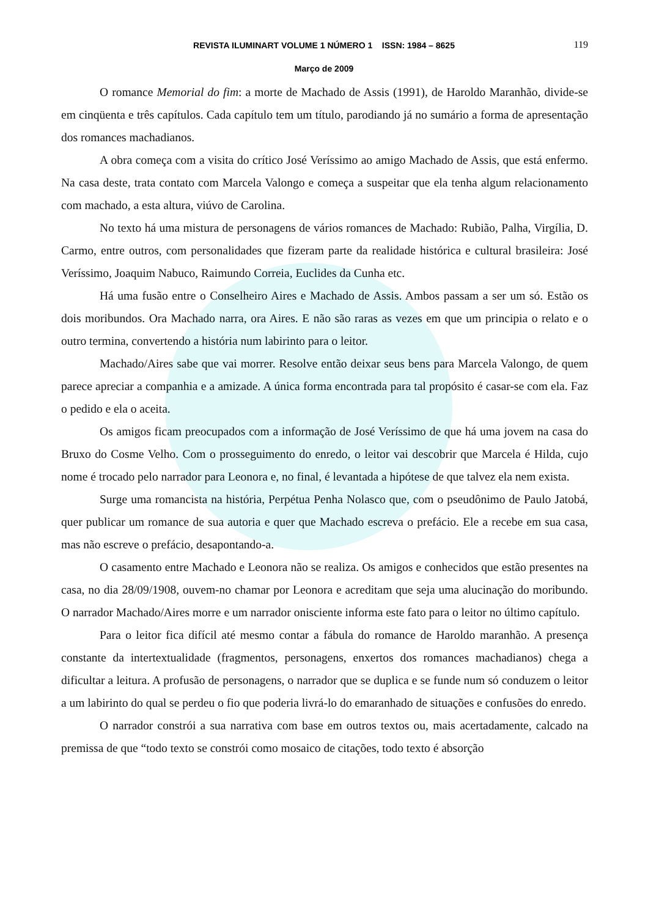REVISTA ILUMINART VOLUME 1 NÚMERO 1 ISSN: 1984 – 8625 119
Março de 2009
O romance Memorial do fim: a morte de Machado de Assis (1991), de Haroldo Maranhão, divide-se em cinqüenta e três capítulos. Cada capítulo tem um título, parodiando já no sumário a forma de apresentação dos romances machadianos.
A obra começa com a visita do crítico José Veríssimo ao amigo Machado de Assis, que está enfermo. Na casa deste, trata contato com Marcela Valongo e começa a suspeitar que ela tenha algum relacionamento com machado, a esta altura, viúvo de Carolina.
No texto há uma mistura de personagens de vários romances de Machado: Rubião, Palha, Virgília, D. Carmo, entre outros, com personalidades que fizeram parte da realidade histórica e cultural brasileira: José Veríssimo, Joaquim Nabuco, Raimundo Correia, Euclides da Cunha etc.
Há uma fusão entre o Conselheiro Aires e Machado de Assis. Ambos passam a ser um só. Estão os dois moribundos. Ora Machado narra, ora Aires. E não são raras as vezes em que um principia o relato e o outro termina, convertendo a história num labirinto para o leitor.
Machado/Aires sabe que vai morrer. Resolve então deixar seus bens para Marcela Valongo, de quem parece apreciar a companhia e a amizade. A única forma encontrada para tal propósito é casar-se com ela. Faz o pedido e ela o aceita.
Os amigos ficam preocupados com a informação de José Veríssimo de que há uma jovem na casa do Bruxo do Cosme Velho. Com o prosseguimento do enredo, o leitor vai descobrir que Marcela é Hilda, cujo nome é trocado pelo narrador para Leonora e, no final, é levantada a hipótese de que talvez ela nem exista.
Surge uma romancista na história, Perpétua Penha Nolasco que, com o pseudônimo de Paulo Jatobá, quer publicar um romance de sua autoria e quer que Machado escreva o prefácio. Ele a recebe em sua casa, mas não escreve o prefácio, desapontando-a.
O casamento entre Machado e Leonora não se realiza. Os amigos e conhecidos que estão presentes na casa, no dia 28/09/1908, ouvem-no chamar por Leonora e acreditam que seja uma alucinação do moribundo. O narrador Machado/Aires morre e um narrador onisciente informa este fato para o leitor no último capítulo.
Para o leitor fica difícil até mesmo contar a fábula do romance de Haroldo maranhão. A presença constante da intertextualidade (fragmentos, personagens, enxertos dos romances machadianos) chega a dificultar a leitura. A profusão de personagens, o narrador que se duplica e se funde num só conduzem o leitor a um labirinto do qual se perdeu o fio que poderia livrá-lo do emaranhado de situações e confusões do enredo.
O narrador constrói a sua narrativa com base em outros textos ou, mais acertadamente, calcado na premissa de que “todo texto se constrói como mosaico de citações, todo texto é absorção